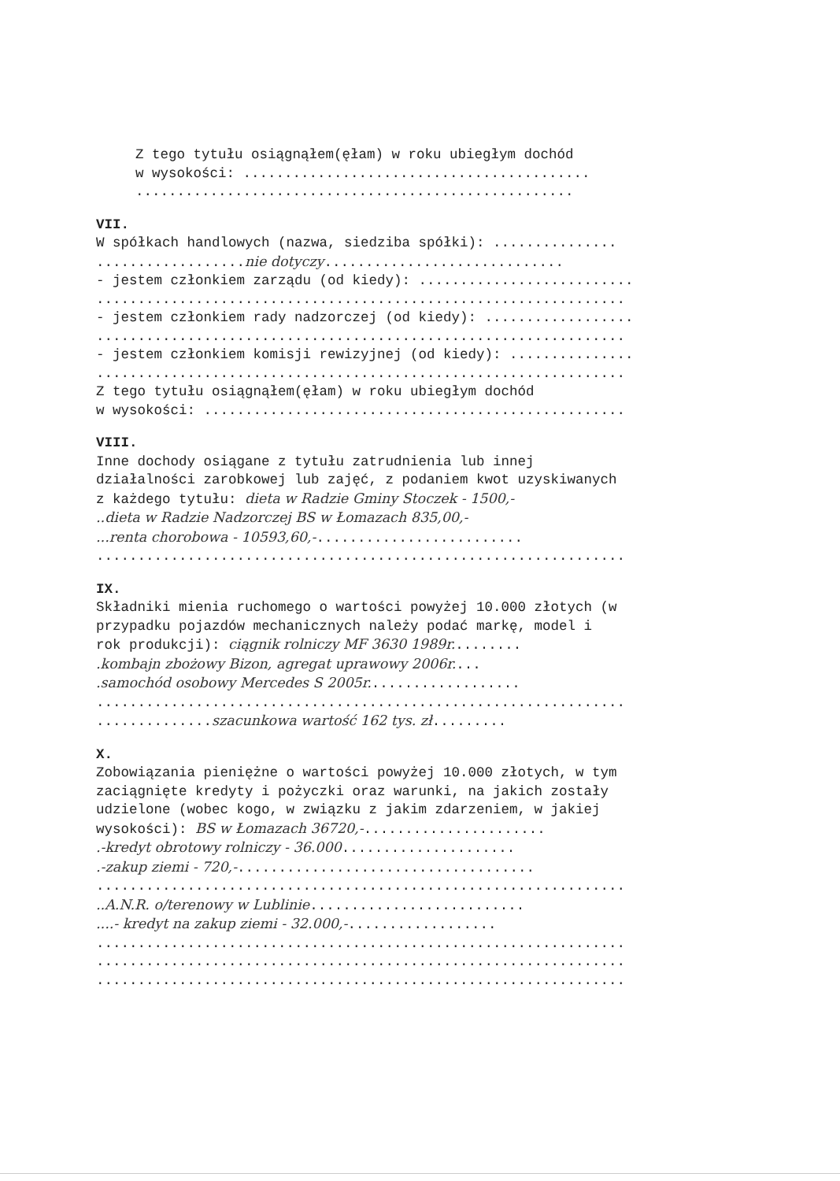Z tego tytułu osiągnąłem(ęłam) w roku ubiegłym dochód
w wysokości: ..........................................
.....................................................
VII.
W spółkach handlowych (nazwa, siedziba spółki): ...............
..................nie dotyczy.............................
- jestem członkiem zarządu (od kiedy): ..........................
................................................................
- jestem członkiem rady nadzorczej (od kiedy): ..................
................................................................
- jestem członkiem komisji rewizyjnej (od kiedy): ...............
................................................................
Z tego tytułu osiągnąłem(ęłam) w roku ubiegłym dochód
w wysokości: ...................................................
VIII.
Inne dochody osiągane z tytułu zatrudnienia lub innej
działalności zarobkowej lub zajęć, z podaniem kwot uzyskiwanych
z każdego tytułu: dieta w Radzie Gminy Stoczek - 1500,-
..dieta w Radzie Nadzorczej BS w Łomazach 835,00,-
...renta chorobowa - 10593,60,-.........................
................................................................
IX.
Składniki mienia ruchomego o wartości powyżej 10.000 złotych (w
przypadku pojazdów mechanicznych należy podać markę, model i
rok produkcji): ciągnik rolniczy MF 3630 1989r.........
.kombajn zbożowy Bizon, agregat uprawowy 2006r....
.samochód osobowy Mercedes S 2005r...................
................................................................
..............szacunkowa wartość 162 tys. zł.........
X.
Zobowiązania pieniężne o wartości powyżej 10.000 złotych, w tym
zaciągnięte kredyty i pożyczki oraz warunki, na jakich zostały
udzielone (wobec kogo, w związku z jakim zdarzeniem, w jakiej
wysokości): BS w Łomazach 36720,-......................
.-kredyt obrotowy rolniczy - 36.000.....................
.-zakup ziemi - 720,-....................................
................................................................
..A.N.R. o/terenowy w Lublinie..........................
....- kredyt na zakup ziemi - 32.000,-..................
................................................................
................................................................
................................................................